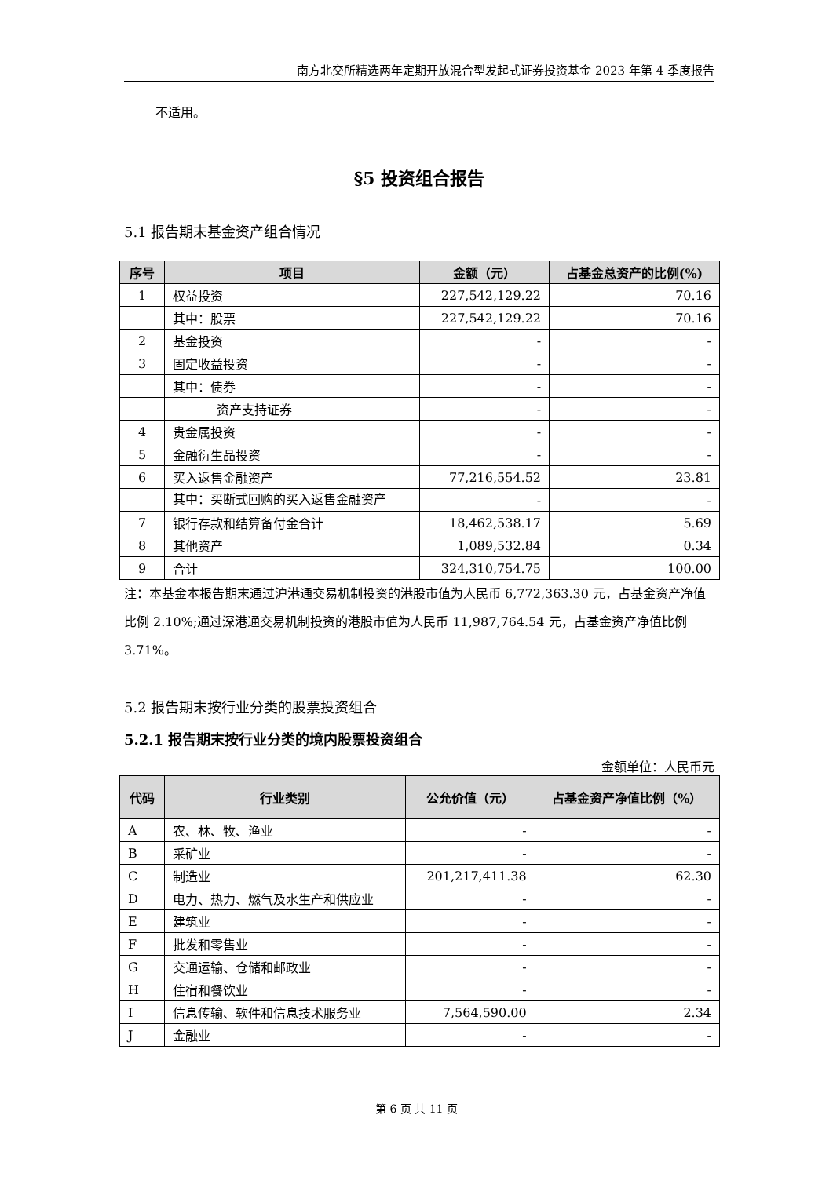南方北交所精选两年定期开放混合型发起式证券投资基金 2023 年第 4 季度报告
不适用。
§5 投资组合报告
5.1 报告期末基金资产组合情况
| 序号 | 项目 | 金额（元） | 占基金总资产的比例(%) |
| --- | --- | --- | --- |
| 1 | 权益投资 | 227,542,129.22 | 70.16 |
| | 其中：股票 | 227,542,129.22 | 70.16 |
| 2 | 基金投资 | - | - |
| 3 | 固定收益投资 | - | - |
| | 其中：债券 | - | - |
| | 资产支持证券 | - | - |
| 4 | 贵金属投资 | - | - |
| 5 | 金融衍生品投资 | - | - |
| 6 | 买入返售金融资产 | 77,216,554.52 | 23.81 |
| | 其中：买断式回购的买入返售金融资产 | - | - |
| 7 | 银行存款和结算备付金合计 | 18,462,538.17 | 5.69 |
| 8 | 其他资产 | 1,089,532.84 | 0.34 |
| 9 | 合计 | 324,310,754.75 | 100.00 |
注：本基金本报告期末通过沪港通交易机制投资的港股市值为人民币 6,772,363.30 元，占基金资产净值比例 2.10%;通过深港通交易机制投资的港股市值为人民币 11,987,764.54 元，占基金资产净值比例 3.71%。
5.2 报告期末按行业分类的股票投资组合
5.2.1 报告期末按行业分类的境内股票投资组合
金额单位：人民币元
| 代码 | 行业类别 | 公允价值（元） | 占基金资产净值比例（%） |
| --- | --- | --- | --- |
| A | 农、林、牧、渔业 | - | - |
| B | 采矿业 | - | - |
| C | 制造业 | 201,217,411.38 | 62.30 |
| D | 电力、热力、燃气及水生产和供应业 | - | - |
| E | 建筑业 | - | - |
| F | 批发和零售业 | - | - |
| G | 交通运输、仓储和邮政业 | - | - |
| H | 住宿和餐饮业 | - | - |
| I | 信息传输、软件和信息技术服务业 | 7,564,590.00 | 2.34 |
| J | 金融业 | - | - |
第 6 页 共 11 页